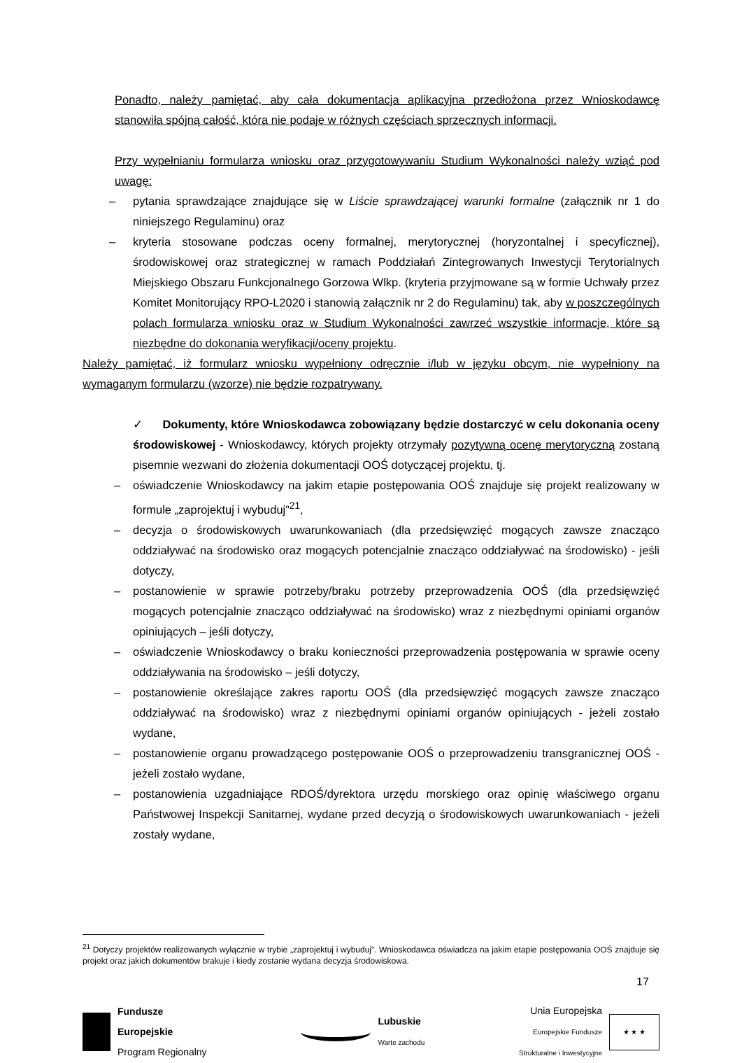Ponadto, należy pamiętać, aby cała dokumentacja aplikacyjna przedłożona przez Wnioskodawcę stanowiła spójną całość, która nie podaje w różnych częściach sprzecznych informacji.
Przy wypełnianiu formularza wniosku oraz przygotowywaniu Studium Wykonalności należy wziąć pod uwagę:
– pytania sprawdzające znajdujące się w Liście sprawdzającej warunki formalne (załącznik nr 1 do niniejszego Regulaminu) oraz
– kryteria stosowane podczas oceny formalnej, merytorycznej (horyzontalnej i specyficznej), środowiskowej oraz strategicznej w ramach Poddziałań Zintegrowanych Inwestycji Terytorialnych Miejskiego Obszaru Funkcjonalnego Gorzowa Wlkp. (kryteria przyjmowane są w formie Uchwały przez Komitet Monitorujący RPO-L2020 i stanowią załącznik nr 2 do Regulaminu) tak, aby w poszczególnych polach formularza wniosku oraz w Studium Wykonalności zawrzeć wszystkie informacje, które są niezbędne do dokonania weryfikacji/oceny projektu.
Należy pamiętać, iż formularz wniosku wypełniony odręcznie i/lub w języku obcym, nie wypełniony na wymaganym formularzu (wzorze) nie będzie rozpatrywany.
✓ Dokumenty, które Wnioskodawca zobowiązany będzie dostarczyć w celu dokonania oceny środowiskowej - Wnioskodawcy, których projekty otrzymały pozytywną ocenę merytoryczną zostaną pisemnie wezwani do złożenia dokumentacji OOŚ dotyczącej projektu, tj.
– oświadczenie Wnioskodawcy na jakim etapie postępowania OOŚ znajduje się projekt realizowany w formule „zaprojektuj i wybuduj”<sup>21</sup>,
– decyzja o środowiskowych uwarunkowaniach (dla przedsięwzięć mogących zawsze znacząco oddziaływać na środowisko oraz mogących potencjalnie znacząco oddziaływać na środowisko) - jeśli dotyczy,
– postanowienie w sprawie potrzeby/braku potrzeby przeprowadzenia OOŚ (dla przedsięwzięć mogących potencjalnie znacząco oddziaływać na środowisko) wraz z niezbędnymi opiniami organów opiniujących – jeśli dotyczy,
– oświadczenie Wnioskodawcy o braku konieczności przeprowadzenia postępowania w sprawie oceny oddziaływania na środowisko – jeśli dotyczy,
– postanowienie określające zakres raportu OOŚ (dla przedsięwzięć mogących zawsze znacząco oddziaływać na środowisko) wraz z niezbędnymi opiniami organów opiniujących - jeżeli zostało wydane,
– postanowienie organu prowadzącego postępowanie OOŚ o przeprowadzeniu transgranicznej OOŚ - jeżeli zostało wydane,
– postanowienia uzgadniające RDOŚ/dyrektora urzędu morskiego oraz opinię właściwego organu Państwowej Inspekcji Sanitarnej, wydane przed decyzją o środowiskowych uwarunkowaniach - jeżeli zostały wydane,
<sup>21</sup> Dotyczy projektów realizowanych wyłącznie w trybie „zaprojektuj i wybuduj”. Wnioskodawca oświadcza na jakim etapie postępowania OOŚ znajduje się projekt oraz jakich dokumentów brakuje i kiedy zostanie wydana decyzja środowiskowa.
17
Fundusze
Europejskie
Program Regionalny
Lubuskie
Warte zachodu
Unia Europejska
Europejskie Fundusze
Strukturalne i Inwestycyjne
★ ★ ★